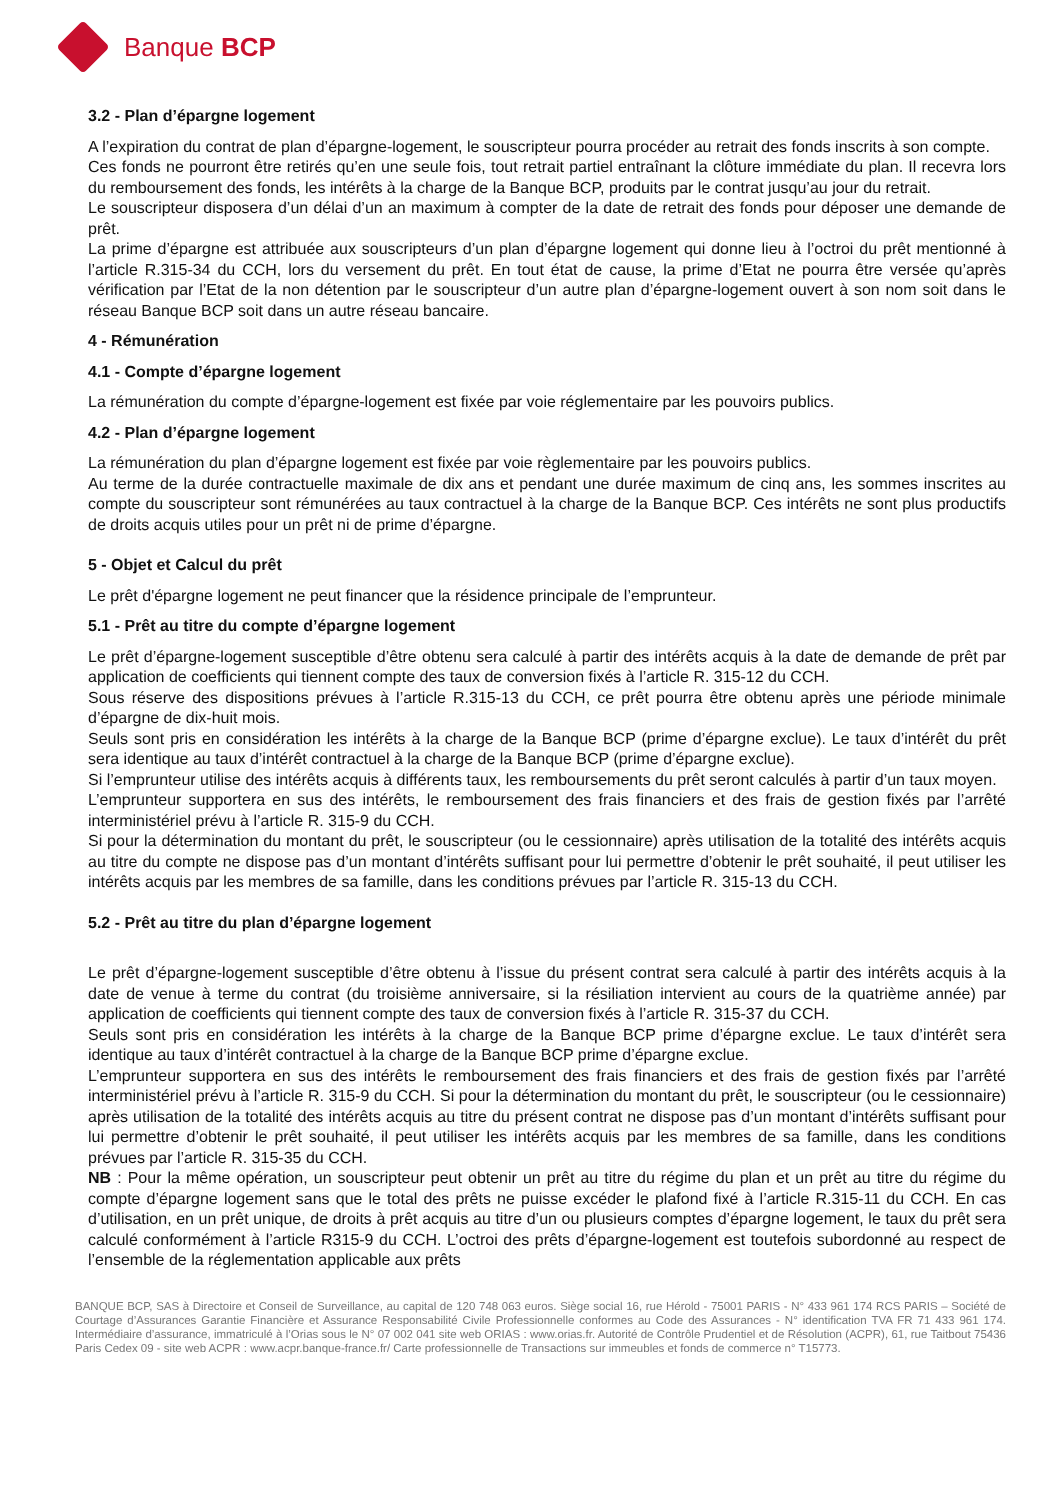Banque BCP
3.2 - Plan d’épargne logement
A l’expiration du contrat de plan d’épargne-logement, le souscripteur pourra procéder au retrait des fonds inscrits à son compte.
Ces fonds ne pourront être retirés qu’en une seule fois, tout retrait partiel entraînant la clôture immédiate du plan. Il recevra lors du remboursement des fonds, les intérêts à la charge de la Banque BCP, produits par le contrat jusqu’au jour du retrait.
Le souscripteur disposera d’un délai d’un an maximum à compter de la date de retrait des fonds pour déposer une demande de prêt.
La prime d’épargne est attribuée aux souscripteurs d’un plan d’épargne logement qui donne lieu à l’octroi du prêt mentionné à l’article R.315-34 du CCH, lors du versement du prêt. En tout état de cause, la prime d’Etat ne pourra être versée qu’après vérification par l’Etat de la non détention par le souscripteur d’un autre plan d’épargne-logement ouvert à son nom soit dans le réseau Banque BCP soit dans un autre réseau bancaire.
4 - Rémunération
4.1 - Compte d’épargne logement
La rémunération du compte d’épargne-logement est fixée par voie réglementaire par les pouvoirs publics.
4.2 - Plan d’épargne logement
La rémunération du plan d’épargne logement est fixée par voie règlementaire par les pouvoirs publics.
Au terme de la durée contractuelle maximale de dix ans et pendant une durée maximum de cinq ans, les sommes inscrites au compte du souscripteur sont rémunérées au taux contractuel à la charge de la Banque BCP. Ces intérêts ne sont plus productifs de droits acquis utiles pour un prêt ni de prime d’épargne.
5 - Objet et Calcul du prêt
Le prêt d'épargne logement ne peut financer que la résidence principale de l’emprunteur.
5.1 - Prêt au titre du compte d’épargne logement
Le prêt d’épargne-logement susceptible d’être obtenu sera calculé à partir des intérêts acquis à la date de demande de prêt par application de coefficients qui tiennent compte des taux de conversion fixés à l’article R. 315-12 du CCH.
Sous réserve des dispositions prévues à l’article R.315-13 du CCH, ce prêt pourra être obtenu après une période minimale d’épargne de dix-huit mois.
Seuls sont pris en considération les intérêts à la charge de la Banque BCP (prime d’épargne exclue). Le taux d’intérêt du prêt sera identique au taux d’intérêt contractuel à la charge de la Banque BCP (prime d’épargne exclue).
Si l’emprunteur utilise des intérêts acquis à différents taux, les remboursements du prêt seront calculés à partir d’un taux moyen.
L’emprunteur supportera en sus des intérêts, le remboursement des frais financiers et des frais de gestion fixés par l’arrêté interministériel prévu à l’article R. 315-9 du CCH.
Si pour la détermination du montant du prêt, le souscripteur (ou le cessionnaire) après utilisation de la totalité des intérêts acquis au titre du compte ne dispose pas d’un montant d’intérêts suffisant pour lui permettre d’obtenir le prêt souhaité, il peut utiliser les intérêts acquis par les membres de sa famille, dans les conditions prévues par l’article R. 315-13 du CCH.
5.2 - Prêt au titre du plan d’épargne logement
Le prêt d’épargne-logement susceptible d’être obtenu à l’issue du présent contrat sera calculé à partir des intérêts acquis à la date de venue à terme du contrat (du troisième anniversaire, si la résiliation intervient au cours de la quatrième année) par application de coefficients qui tiennent compte des taux de conversion fixés à l’article R. 315-37 du CCH.
Seuls sont pris en considération les intérêts à la charge de la Banque BCP prime d’épargne exclue. Le taux d’intérêt sera identique au taux d’intérêt contractuel à la charge de la Banque BCP prime d’épargne exclue.
L’emprunteur supportera en sus des intérêts le remboursement des frais financiers et des frais de gestion fixés par l’arrêté interministériel prévu à l’article R. 315-9 du CCH. Si pour la détermination du montant du prêt, le souscripteur (ou le cessionnaire) après utilisation de la totalité des intérêts acquis au titre du présent contrat ne dispose pas d’un montant d’intérêts suffisant pour lui permettre d’obtenir le prêt souhaité, il peut utiliser les intérêts acquis par les membres de sa famille, dans les conditions prévues par l’article R. 315-35 du CCH.
NB : Pour la même opération, un souscripteur peut obtenir un prêt au titre du régime du plan et un prêt au titre du régime du compte d’épargne logement sans que le total des prêts ne puisse excéder le plafond fixé à l’article R.315-11 du CCH. En cas d’utilisation, en un prêt unique, de droits à prêt acquis au titre d’un ou plusieurs comptes d’épargne logement, le taux du prêt sera calculé conformément à l’article R315-9 du CCH. L’octroi des prêts d’épargne-logement est toutefois subordonné au respect de l’ensemble de la réglementation applicable aux prêts
BANQUE BCP, SAS à Directoire et Conseil de Surveillance, au capital de 120 748 063 euros. Siège social 16, rue Hérold - 75001 PARIS - N° 433 961 174 RCS PARIS – Société de Courtage d’Assurances Garantie Financière et Assurance Responsabilité Civile Professionnelle conformes au Code des Assurances - N° identification TVA FR 71 433 961 174. Intermédiaire d’assurance, immatriculé à l’Orias sous le N° 07 002 041 site web ORIAS : www.orias.fr. Autorité de Contrôle Prudentiel et de Résolution (ACPR), 61, rue Taitbout 75436 Paris Cedex 09 - site web ACPR : www.acpr.banque-france.fr/ Carte professionnelle de Transactions sur immeubles et fonds de commerce n° T15773.